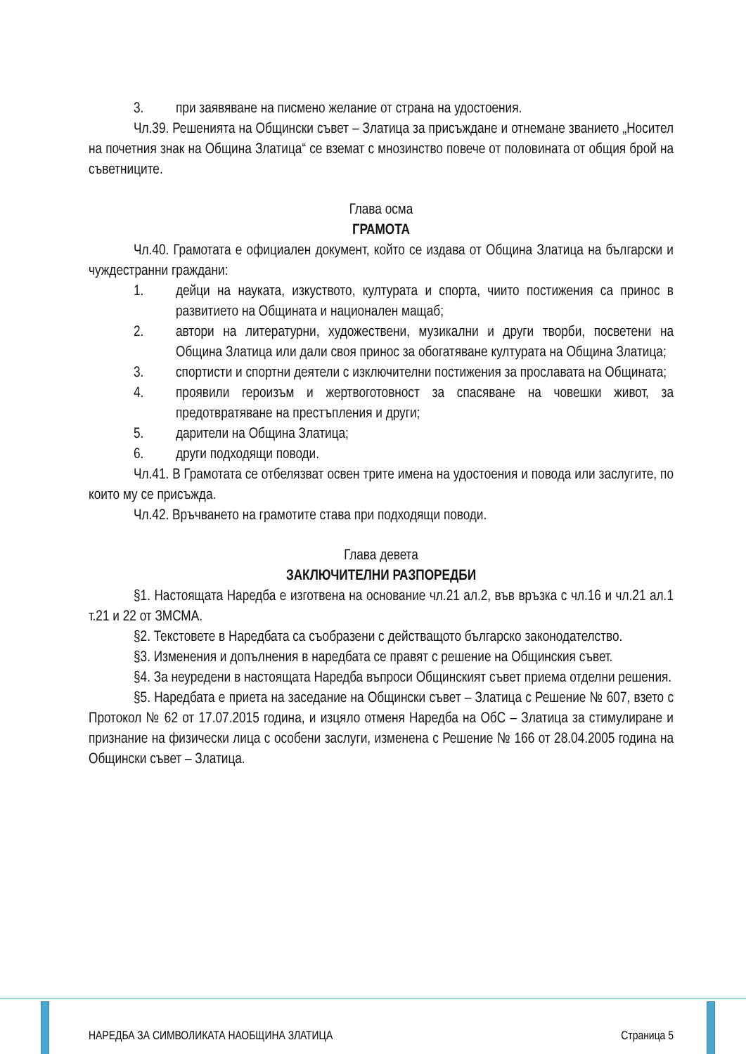3. при заявяване на писмено желание от страна на удостоения.
Чл.39. Решенията на Общински съвет – Златица за присъждане и отнемане званието „Носител на почетния знак на Община Златица“ се вземат с мнозинство повече от половината от общия брой на съветниците.
Глава осма
ГРАМОТА
Чл.40. Грамотата е официален документ, който се издава от Община Златица на български и чуждестранни граждани:
1. дейци на науката, изкуството, културата и спорта, чиито постижения са принос в развитието на Общината и национален мащаб;
2. автори на литературни, художествени, музикални и други творби, посветени на Община Златица или дали своя принос за обогатяване културата на Община Златица;
3. спортисти и спортни деятели с изключителни постижения за прославата на Общината;
4. проявили героизъм и жертвоготовност за спасяване на човешки живот, за предотвратяване на престъпления и други;
5. дарители на Община Златица;
6. други подходящи поводи.
Чл.41. В Грамотата се отбелязват освен трите имена на удостоения и повода или заслугите, по които му се присъжда.
Чл.42. Връчването на грамотите става при подходящи поводи.
Глава девета
ЗАКЛЮЧИТЕЛНИ РАЗПОРЕДБИ
§1. Настоящата Наредба е изготвена на основание чл.21 ал.2, във връзка с чл.16 и чл.21 ал.1 т.21 и 22 от ЗМСМА.
§2. Текстовете в Наредбата са съобразени с действащото българско законодателство.
§3. Изменения и допълнения в наредбата се правят с решение на Общинския съвет.
§4. За неуредени в настоящата Наредба въпроси Общинският съвет приема отделни решения.
§5. Наредбата е приета на заседание на Общински съвет – Златица с Решение № 607, взето с Протокол № 62 от 17.07.2015 година, и изцяло отменя Наредба на ОбС – Златица за стимулиране и признание на физически лица с особени заслуги, изменена с Решение № 166 от 28.04.2005 година на Общински съвет – Златица.
НАРЕДБА ЗА СИМВОЛИКАТА НАОБЩИНА ЗЛАТИЦА Страница 5